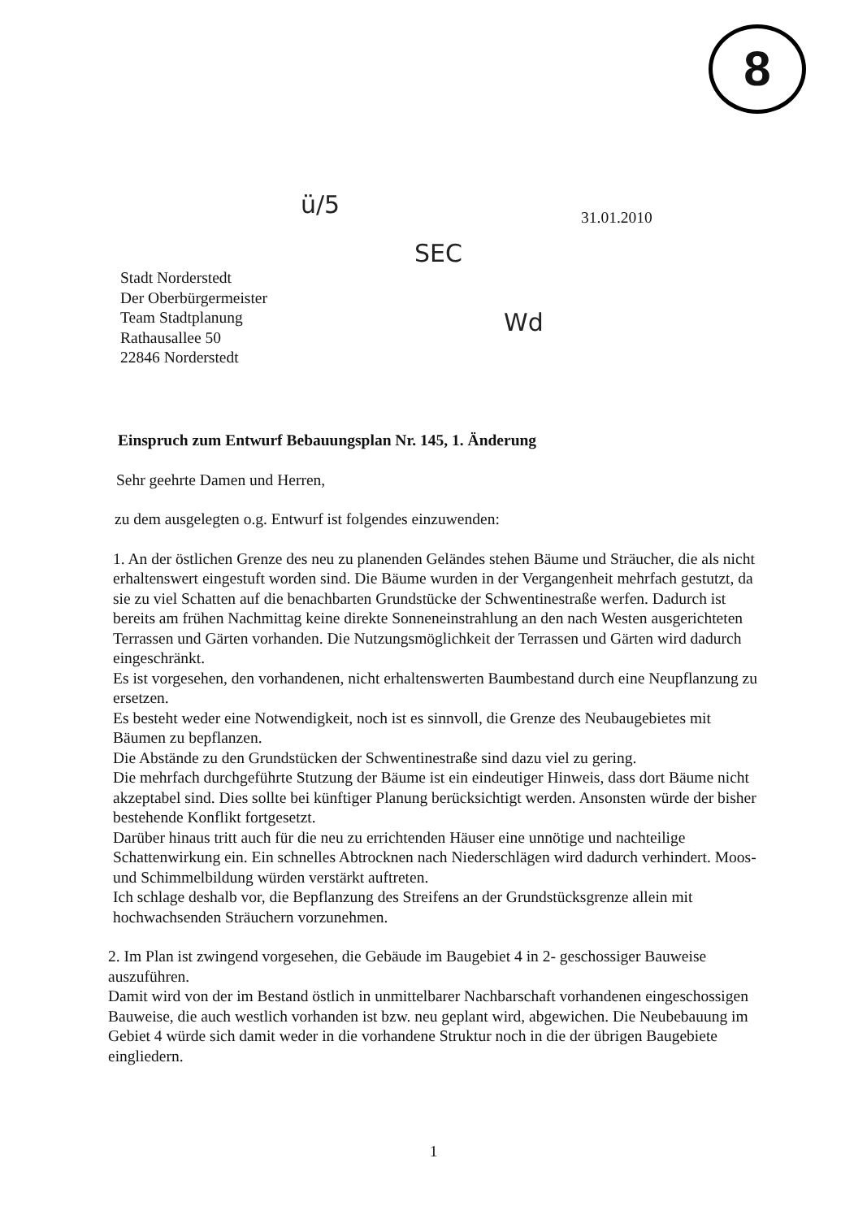8
ü/5
SEC
Wd
31.01.2010
Stadt Norderstedt
Der Oberbürgermeister
Team Stadtplanung
Rathausallee 50
22846 Norderstedt
Einspruch zum Entwurf Bebauungsplan Nr. 145, 1. Änderung
Sehr geehrte Damen und Herren,
zu dem ausgelegten o.g. Entwurf ist folgendes einzuwenden:
1. An der östlichen Grenze des neu zu planenden Geländes stehen Bäume und Sträucher, die als nicht erhaltenswert eingestuft worden sind. Die Bäume wurden in der Vergangenheit mehrfach gestutzt, da sie zu viel Schatten auf die benachbarten Grundstücke der Schwentinestraße werfen. Dadurch ist bereits am frühen Nachmittag keine direkte Sonneneinstrahlung an den nach Westen ausgerichteten Terrassen und Gärten vorhanden. Die Nutzungsmöglichkeit der Terrassen und Gärten wird dadurch eingeschränkt.
Es ist vorgesehen, den vorhandenen, nicht erhaltenswerten Baumbestand durch eine Neupflanzung zu ersetzen.
Es besteht weder eine Notwendigkeit, noch ist es sinnvoll, die Grenze des Neubaugebietes mit Bäumen zu bepflanzen.
Die Abstände zu den Grundstücken der Schwentinestraße sind dazu viel zu gering.
Die mehrfach durchgeführte Stutzung der Bäume ist ein eindeutiger Hinweis, dass dort Bäume nicht akzeptabel sind. Dies sollte bei künftiger Planung berücksichtigt werden. Ansonsten würde der bisher bestehende Konflikt fortgesetzt.
Darüber hinaus tritt auch für die neu zu errichtenden Häuser eine unnötige und nachteilige Schattenwirkung ein. Ein schnelles Abtrocknen nach Niederschlägen wird dadurch verhindert. Moos- und Schimmelbildung würden verstärkt auftreten.
Ich schlage deshalb vor, die Bepflanzung des Streifens an der Grundstücksgrenze allein mit hochwachsenden Sträuchern vorzunehmen.
2. Im Plan ist zwingend vorgesehen, die Gebäude im Baugebiet 4 in 2- geschossiger Bauweise auszuführen.
Damit wird von der im Bestand östlich in unmittelbarer Nachbarschaft vorhandenen eingeschossigen Bauweise, die auch westlich vorhanden ist bzw. neu geplant wird, abgewichen. Die Neubebauung im Gebiet 4 würde sich damit weder in die vorhandene Struktur noch in die der übrigen Baugebiete eingliedern.
1